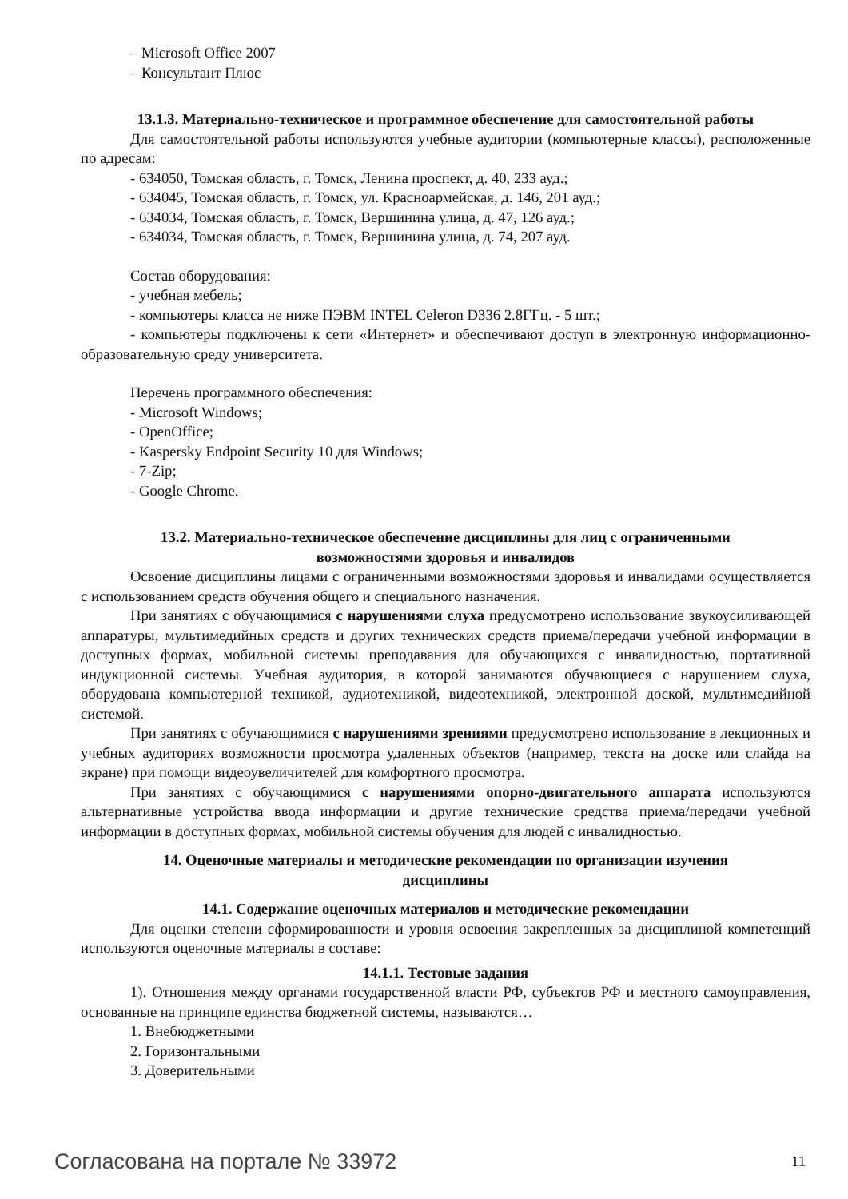– Microsoft Office 2007
– Консультант Плюс
13.1.3. Материально-техническое и программное обеспечение для самостоятельной работы
Для самостоятельной работы используются учебные аудитории (компьютерные классы), расположенные по адресам:
- 634050, Томская область, г. Томск, Ленина проспект, д. 40, 233 ауд.;
- 634045, Томская область, г. Томск, ул. Красноармейская, д. 146, 201 ауд.;
- 634034, Томская область, г. Томск, Вершинина улица, д. 47, 126 ауд.;
- 634034, Томская область, г. Томск, Вершинина улица, д. 74, 207 ауд.
Состав оборудования:
- учебная мебель;
- компьютеры класса не ниже ПЭВМ INTEL Celeron D336 2.8ГГц. - 5 шт.;
- компьютеры подключены к сети «Интернет» и обеспечивают доступ в электронную информационно-образовательную среду университета.
Перечень программного обеспечения:
- Microsoft Windows;
- OpenOffice;
- Kaspersky Endpoint Security 10 для Windows;
- 7-Zip;
- Google Chrome.
13.2. Материально-техническое обеспечение дисциплины для лиц с ограниченными
возможностями здоровья и инвалидов
Освоение дисциплины лицами с ограниченными возможностями здоровья и инвалидами осуществляется с использованием средств обучения общего и специального назначения.
При занятиях с обучающимися с нарушениями слуха предусмотрено использование звукоусиливающей аппаратуры, мультимедийных средств и других технических средств приема/передачи учебной информации в доступных формах, мобильной системы преподавания для обучающихся с инвалидностью, портативной индукционной системы. Учебная аудитория, в которой занимаются обучающиеся с нарушением слуха, оборудована компьютерной техникой, аудиотехникой, видеотехникой, электронной доской, мультимедийной системой.
При занятиях с обучающимися с нарушениями зрениями предусмотрено использование в лекционных и учебных аудиториях возможности просмотра удаленных объектов (например, текста на доске или слайда на экране) при помощи видеоувеличителей для комфортного просмотра.
При занятиях с обучающимися с нарушениями опорно-двигательного аппарата используются альтернативные устройства ввода информации и другие технические средства приема/передачи учебной информации в доступных формах, мобильной системы обучения для людей с инвалидностью.
14. Оценочные материалы и методические рекомендации по организации изучения
дисциплины
14.1. Содержание оценочных материалов и методические рекомендации
Для оценки степени сформированности и уровня освоения закрепленных за дисциплиной компетенций используются оценочные материалы в составе:
14.1.1. Тестовые задания
1). Отношения между органами государственной власти РФ, субъектов РФ и местного самоуправления, основанные на принципе единства бюджетной системы, называются…
1. Внебюджетными
2. Горизонтальными
3. Доверительными
Согласована на портале № 33972 11